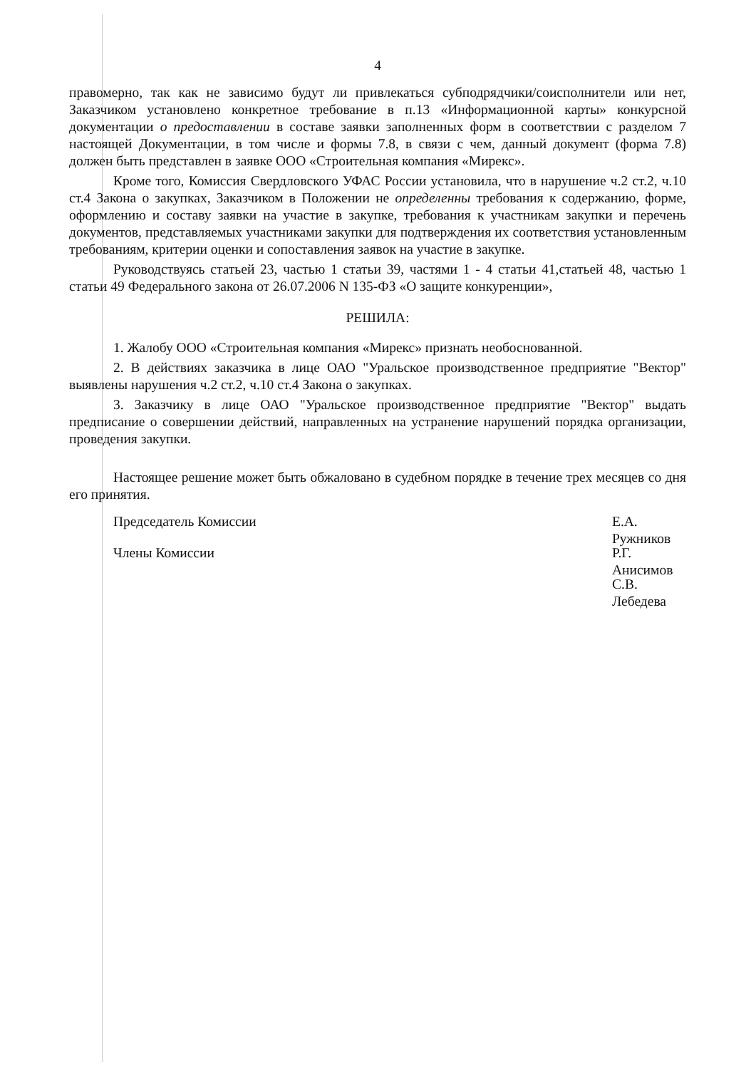4
правомерно, так как не зависимо будут ли привлекаться субподрядчики/соисполнители или нет, Заказчиком установлено конкретное требование в п.13 «Информационной карты» конкурсной документации о предоставлении в составе заявки заполненных форм в соответствии с разделом 7 настоящей Документации, в том числе и формы 7.8, в связи с чем, данный документ (форма 7.8) должен быть представлен в заявке ООО «Строительная компания «Мирекс».
Кроме того, Комиссия Свердловского УФАС России установила, что в нарушение ч.2 ст.2, ч.10 ст.4 Закона о закупках, Заказчиком в Положении не определенны требования к содержанию, форме, оформлению и составу заявки на участие в закупке, требования к участникам закупки и перечень документов, представляемых участниками закупки для подтверждения их соответствия установленным требованиям, критерии оценки и сопоставления заявок на участие в закупке.
Руководствуясь статьей 23, частью 1 статьи 39, частями 1 - 4 статьи 41,статьей 48, частью 1 статьи 49 Федерального закона от 26.07.2006 N 135-ФЗ «О защите конкуренции»,
РЕШИЛА:
1. Жалобу ООО «Строительная компания «Мирекс» признать необоснованной.
2. В действиях заказчика в лице ОАО "Уральское производственное предприятие "Вектор" выявлены нарушения ч.2 ст.2, ч.10 ст.4 Закона о закупках.
3. Заказчику в лице ОАО "Уральское производственное предприятие "Вектор" выдать предписание о совершении действий, направленных на устранение нарушений порядка организации, проведения закупки.
Настоящее решение может быть обжаловано в судебном порядке в течение трех месяцев со дня его принятия.
Председатель Комиссии
Члены Комиссии
Е.А. Ружников
Р.Г. Анисимов
С.В. Лебедева